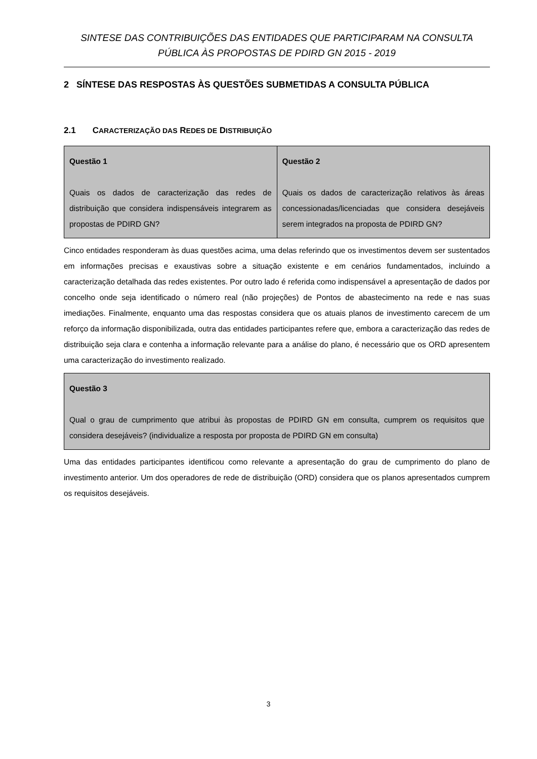SINTESE DAS CONTRIBUIÇÕES DAS ENTIDADES QUE PARTICIPARAM NA CONSULTA PÚBLICA ÀS PROPOSTAS DE PDIRD GN 2015 - 2019
2 SÍNTESE DAS RESPOSTAS ÀS QUESTÕES SUBMETIDAS A CONSULTA PÚBLICA
2.1 CARACTERIZAÇÃO DAS REDES DE DISTRIBUIÇÃO
| Questão 1 Quais os dados de caracterização das redes de distribuição que considera indispensáveis integrarem as propostas de PDIRD GN? | Questão 2 Quais os dados de caracterização relativos às áreas concessionadas/licenciadas que considera desejáveis serem integrados na proposta de PDIRD GN? |
Cinco entidades responderam às duas questões acima, uma delas referindo que os investimentos devem ser sustentados em informações precisas e exaustivas sobre a situação existente e em cenários fundamentados, incluindo a caracterização detalhada das redes existentes. Por outro lado é referida como indispensável a apresentação de dados por concelho onde seja identificado o número real (não projeções) de Pontos de abastecimento na rede e nas suas imediações. Finalmente, enquanto uma das respostas considera que os atuais planos de investimento carecem de um reforço da informação disponibilizada, outra das entidades participantes refere que, embora a caracterização das redes de distribuição seja clara e contenha a informação relevante para a análise do plano, é necessário que os ORD apresentem uma caracterização do investimento realizado.
| Questão 3 Qual o grau de cumprimento que atribui às propostas de PDIRD GN em consulta, cumprem os requisitos que considera desejáveis? (individualize a resposta por proposta de PDIRD GN em consulta) |
Uma das entidades participantes identificou como relevante a apresentação do grau de cumprimento do plano de investimento anterior. Um dos operadores de rede de distribuição (ORD) considera que os planos apresentados cumprem os requisitos desejáveis.
3